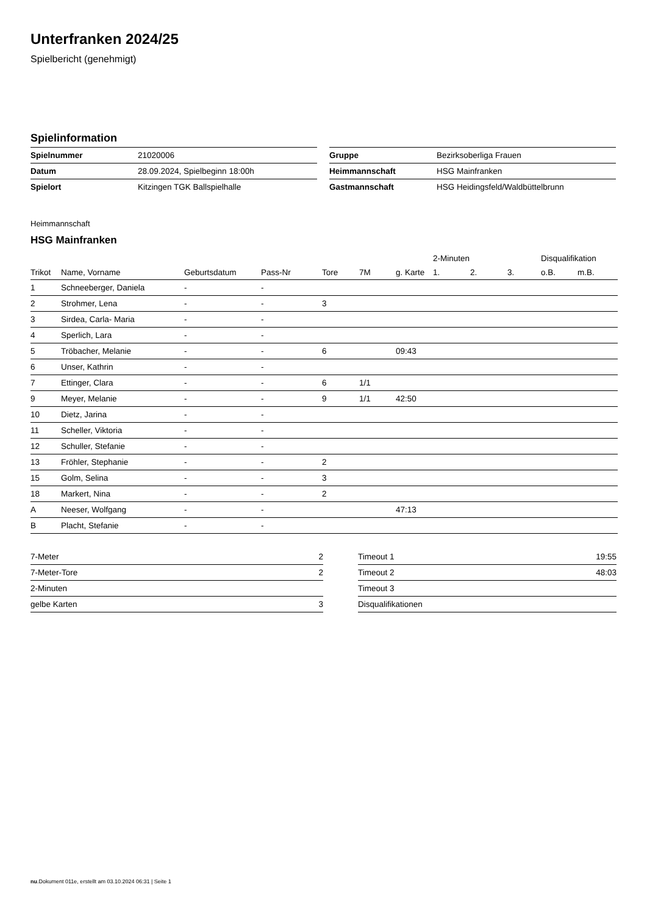Unterfranken 2024/25
Spielbericht (genehmigt)
Spielinformation
| Spielnummer | 21020006 |
| Datum | 28.09.2024, Spielbeginn 18:00h |
| Spielort | Kitzingen TGK Ballspielhalle |
| Gruppe | Bezirksoberliga Frauen |
| Heimmannschaft | HSG Mainfranken |
| Gastmannschaft | HSG Heidingsfeld/Waldbüttelbrunn |
Heimmannschaft
HSG Mainfranken
| | | | | | | | 2-Minuten | | | Disqualifikation | |
| --- | --- | --- | --- | --- | --- | --- | --- | --- | --- | --- | --- |
| Trikot | Name, Vorname | Geburtsdatum | Pass-Nr | Tore | 7M | g. Karte | 1. | 2. | 3. | o.B. | m.B. |
| 1 | Schneeberger, Daniela | - | - | | | | | | | | |
| 2 | Strohmer, Lena | - | - | 3 | | | | | | | |
| 3 | Sirdea, Carla- Maria | - | - | | | | | | | | |
| 4 | Sperlich, Lara | - | - | | | | | | | | |
| 5 | Tröbacher, Melanie | - | - | 6 | | 09:43 | | | | | |
| 6 | Unser, Kathrin | - | - | | | | | | | | |
| 7 | Ettinger, Clara | - | - | 6 | 1/1 | | | | | | |
| 9 | Meyer, Melanie | - | - | 9 | 1/1 | 42:50 | | | | | |
| 10 | Dietz, Jarina | - | - | | | | | | | | |
| 11 | Scheller, Viktoria | - | - | | | | | | | | |
| 12 | Schuller, Stefanie | - | - | | | | | | | | |
| 13 | Fröhler, Stephanie | - | - | 2 | | | | | | | |
| 15 | Golm, Selina | - | - | 3 | | | | | | | |
| 18 | Markert, Nina | - | - | 2 | | | | | | | |
| A | Neeser, Wolfgang | - | - | | | 47:13 | | | | | |
| B | Placht, Stefanie | - | - | | | | | | | | |
| 7-Meter | 2 |
| 7-Meter-Tore | 2 |
| 2-Minuten | |
| gelbe Karten | 3 |
| Timeout 1 | 19:55 |
| Timeout 2 | 48:03 |
| Timeout 3 | |
| Disqualifikationen | |
nu.Dokument 011e, erstellt am 03.10.2024 06:31 | Seite 1